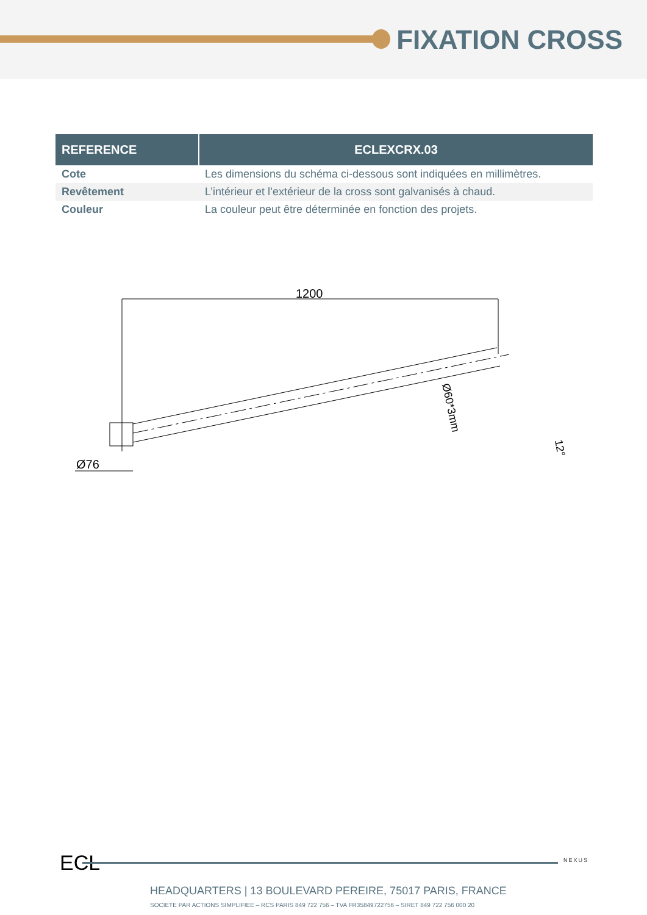FIXATION CROSS
| REFERENCE | ECLEXCRX.03 |
| --- | --- |
| Cote | Les dimensions du schéma ci-dessous sont indiquées en millimètres. |
| Revêtement | L’intérieur et l’extérieur de la cross sont galvanisés à chaud. |
| Couleur | La couleur peut être déterminée en fonction des projets. |
1200
Ø60*3mm
Ø76
12°
ECL NEXUS
HEADQUARTERS | 13 BOULEVARD PEREIRE, 75017 PARIS, FRANCE
SOCIETE PAR ACTIONS SIMPLIFIEE – RCS PARIS 849 722 756 – TVA FR35849722756 – SIRET 849 722 756 000 20